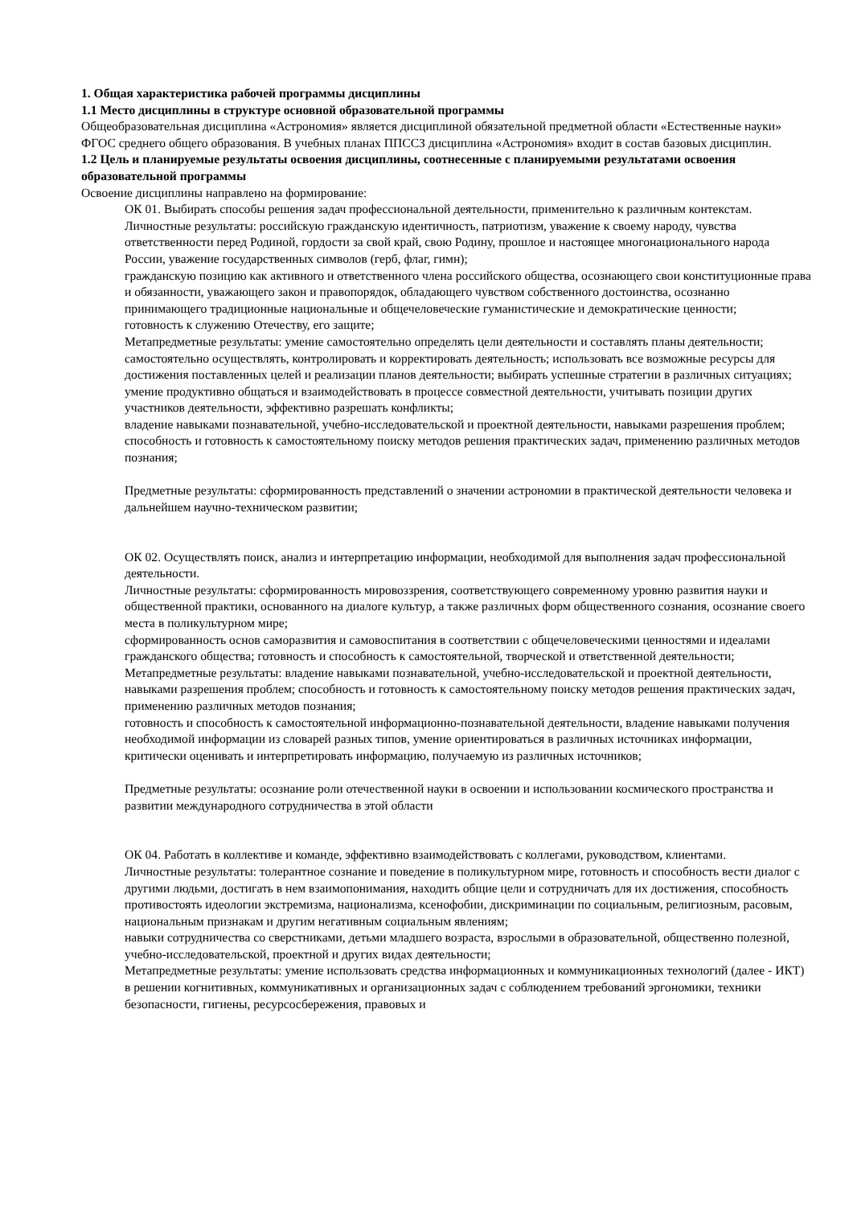1. Общая характеристика рабочей программы дисциплины
1.1 Место дисциплины в структуре основной образовательной программы
Общеобразовательная дисциплина «Астрономия» является дисциплиной обязательной предметной области «Естественные науки» ФГОС среднего общего образования. В учебных планах ППССЗ дисциплина «Астрономия» входит в состав базовых дисциплин.
1.2 Цель и планируемые результаты освоения дисциплины, соотнесенные с планируемыми результатами освоения образовательной программы
Освоение дисциплины направлено на формирование:
ОК 01. Выбирать способы решения задач профессиональной деятельности, применительно к различным контекстам.
Личностные результаты: российскую гражданскую идентичность, патриотизм, уважение к своему народу, чувства ответственности перед Родиной, гордости за свой край, свою Родину, прошлое и настоящее многонационального народа России, уважение государственных символов (герб, флаг, гимн);
гражданскую позицию как активного и ответственного члена российского общества, осознающего свои конституционные права и обязанности, уважающего закон и правопорядок, обладающего чувством собственного достоинства, осознанно принимающего традиционные национальные и общечеловеческие гуманистические и демократические ценности;
готовность к служению Отечеству, его защите;
Метапредметные результаты: умение самостоятельно определять цели деятельности и составлять планы деятельности; самостоятельно осуществлять, контролировать и корректировать деятельность; использовать все возможные ресурсы для достижения поставленных целей и реализации планов деятельности; выбирать успешные стратегии в различных ситуациях;
умение продуктивно общаться и взаимодействовать в процессе совместной деятельности, учитывать позиции других участников деятельности, эффективно разрешать конфликты;
владение навыками познавательной, учебно-исследовательской и проектной деятельности, навыками разрешения проблем; способность и готовность к самостоятельному поиску методов решения практических задач, применению различных методов познания;
Предметные результаты: сформированность представлений о значении астрономии в практической деятельности человека и дальнейшем научно-техническом развитии;
ОК 02. Осуществлять поиск, анализ и интерпретацию информации, необходимой для выполнения задач профессиональной деятельности.
Личностные результаты: сформированность мировоззрения, соответствующего современному уровню развития науки и общественной практики, основанного на диалоге культур, а также различных форм общественного сознания, осознание своего места в поликультурном мире;
сформированность основ саморазвития и самовоспитания в соответствии с общечеловеческими ценностями и идеалами гражданского общества; готовность и способность к самостоятельной, творческой и ответственной деятельности;
Метапредметные результаты: владение навыками познавательной, учебно-исследовательской и проектной деятельности, навыками разрешения проблем; способность и готовность к самостоятельному поиску методов решения практических задач, применению различных методов познания;
готовность и способность к самостоятельной информационно-познавательной деятельности, владение навыками получения необходимой информации из словарей разных типов, умение ориентироваться в различных источниках информации, критически оценивать и интерпретировать информацию, получаемую из различных источников;
Предметные результаты: осознание роли отечественной науки в освоении и использовании космического пространства и развитии международного сотрудничества в этой области
ОК 04. Работать в коллективе и команде, эффективно взаимодействовать с коллегами, руководством, клиентами.
Личностные результаты: толерантное сознание и поведение в поликультурном мире, готовность и способность вести диалог с другими людьми, достигать в нем взаимопонимания, находить общие цели и сотрудничать для их достижения, способность противостоять идеологии экстремизма, национализма, ксенофобии, дискриминации по социальным, религиозным, расовым, национальным признакам и другим негативным социальным явлениям;
навыки сотрудничества со сверстниками, детьми младшего возраста, взрослыми в образовательной, общественно полезной, учебно-исследовательской, проектной и других видах деятельности;
Метапредметные результаты: умение использовать средства информационных и коммуникационных технологий (далее - ИКТ) в решении когнитивных, коммуникативных и организационных задач с соблюдением требований эргономики, техники безопасности, гигиены, ресурсосбережения, правовых и